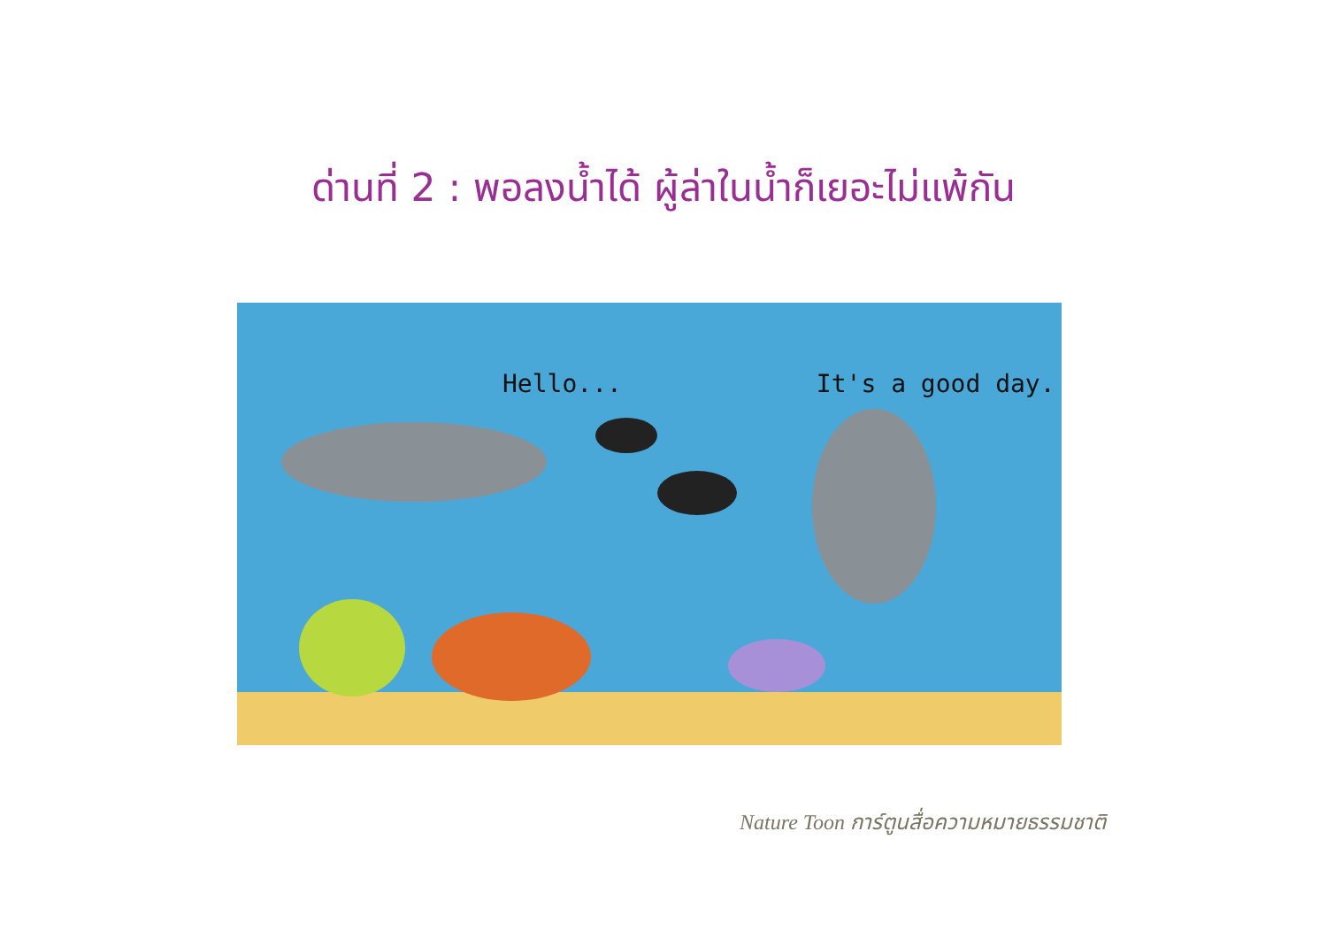ด่านที่ 2 : พอลงน้ำได้ ผู้ล่าในน้ำก็เยอะไม่แพ้กัน
Hello... It's a good day.
Nature Toon การ์ตูนสื่อความหมายธรรมชาติ